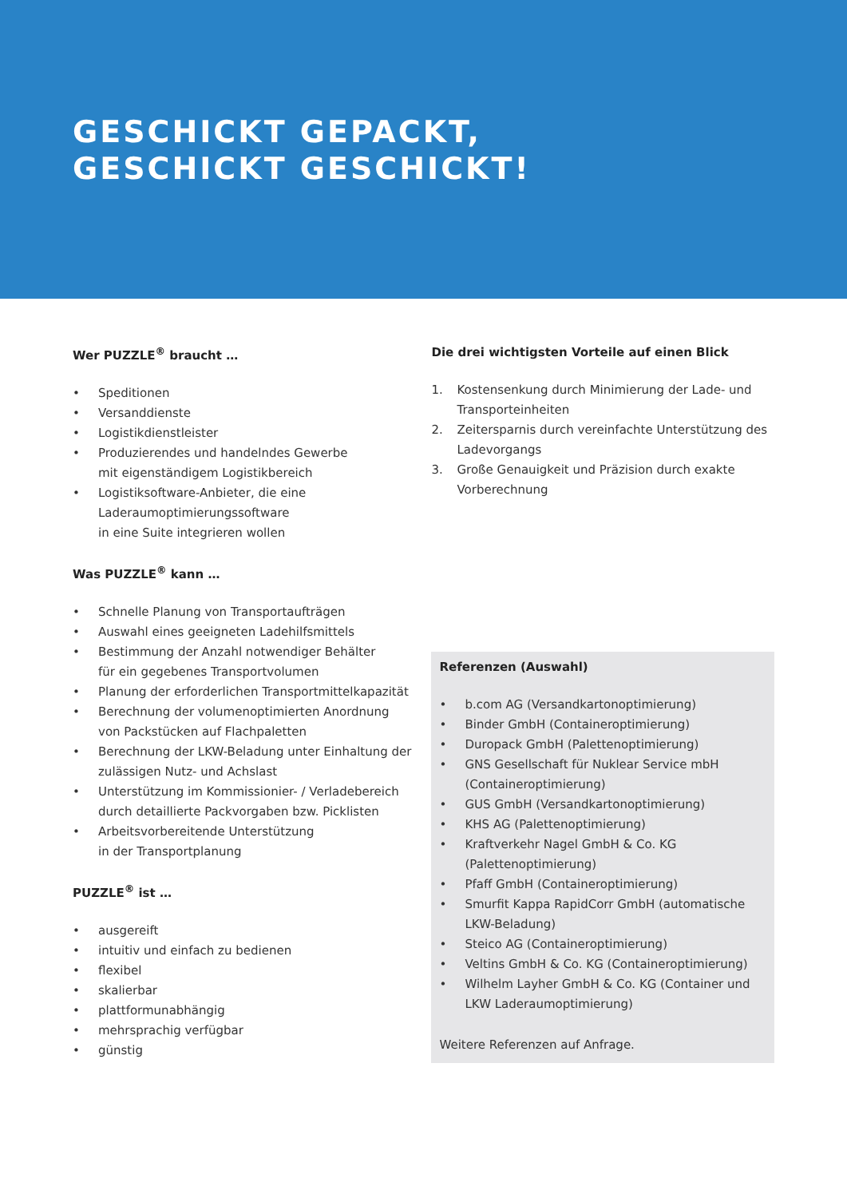GESCHICKT GEPACKT,
GESCHICKT GESCHICKT!
Wer PUZZLE<sup>®</sup> braucht …
• Speditionen
• Versanddienste
• Logistikdienstleister
• Produzierendes und handelndes Gewerbe
mit eigenständigem Logistikbereich
• Logistiksoftware-Anbieter, die eine
Laderaumoptimierungssoftware
in eine Suite integrieren wollen
Was PUZZLE<sup>®</sup> kann …
• Schnelle Planung von Transportaufträgen
• Auswahl eines geeigneten Ladehilfsmittels
• Bestimmung der Anzahl notwendiger Behälter
für ein gegebenes Transportvolumen
• Planung der erforderlichen Transportmittelkapazität
• Berechnung der volumenoptimierten Anordnung
von Packstücken auf Flachpaletten
• Berechnung der LKW-Beladung unter Einhaltung der
zulässigen Nutz- und Achslast
• Unterstützung im Kommissionier- / Verladebereich
durch detaillierte Packvorgaben bzw. Picklisten
• Arbeitsvorbereitende Unterstützung
in der Transportplanung
PUZZLE<sup>®</sup> ist …
• ausgereift
• intuitiv und einfach zu bedienen
• flexibel
• skalierbar
• plattformunabhängig
• mehrsprachig verfügbar
• günstig
Die drei wichtigsten Vorteile auf einen Blick
1. Kostensenkung durch Minimierung der Lade- und Transporteinheiten
2. Zeitersparnis durch vereinfachte Unterstützung des Ladevorgangs
3. Große Genauigkeit und Präzision durch exakte Vorberechnung
Referenzen (Auswahl)
• b.com AG (Versandkartonoptimierung)
• Binder GmbH (Containeroptimierung)
• Duropack GmbH (Palettenoptimierung)
• GNS Gesellschaft für Nuklear Service mbH (Containeroptimierung)
• GUS GmbH (Versandkartonoptimierung)
• KHS AG (Palettenoptimierung)
• Kraftverkehr Nagel GmbH & Co. KG (Palettenoptimierung)
• Pfaff GmbH (Containeroptimierung)
• Smurfit Kappa RapidCorr GmbH (automatische LKW-Beladung)
• Steico AG (Containeroptimierung)
• Veltins GmbH & Co. KG (Containeroptimierung)
• Wilhelm Layher GmbH & Co. KG (Container und LKW Laderaumoptimierung)
Weitere Referenzen auf Anfrage.